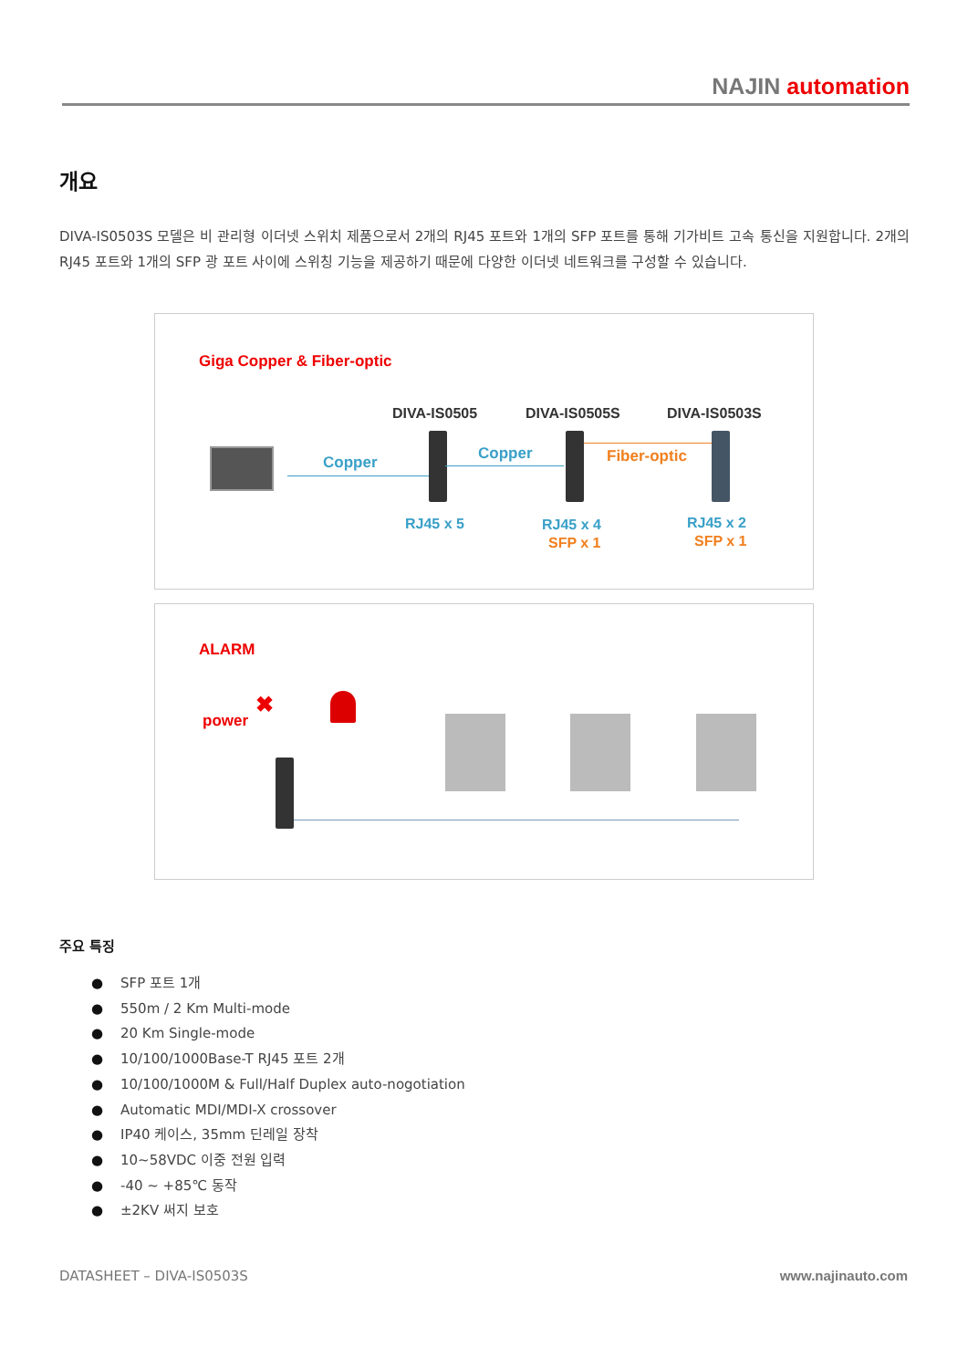NAJIN automation
개요
DIVA-IS0503S 모델은 비 관리형 이더넷 스위치 제품으로서 2개의 RJ45 포트와 1개의 SFP 포트를 통해 기가비트 고속 통신을 지원합니다. 2개의 RJ45 포트와 1개의 SFP 광 포트 사이에 스위칭 기능을 제공하기 때문에 다양한 이더넷 네트워크를 구성할 수 있습니다.
Giga Copper & Fiber-optic
DIVA-IS0505 DIVA-IS0505S DIVA-IS0503S
Copper Copper Fiber-optic
RJ45 x 5 RJ45 x 4
SFP x 1
RJ45 x 2
SFP x 1
ALARM
power
✖
주요 특징
● SFP 포트 1개
● 550m / 2 Km Multi-mode
● 20 Km Single-mode
● 10/100/1000Base-T RJ45 포트 2개
● 10/100/1000M & Full/Half Duplex auto-nogotiation
● Automatic MDI/MDI-X crossover
● IP40 케이스, 35mm 딘레일 장착
● 10~58VDC 이중 전원 입력
● -40 ~ +85℃ 동작
● ±2KV 써지 보호
DATASHEET – DIVA-IS0503S www.najinauto.com